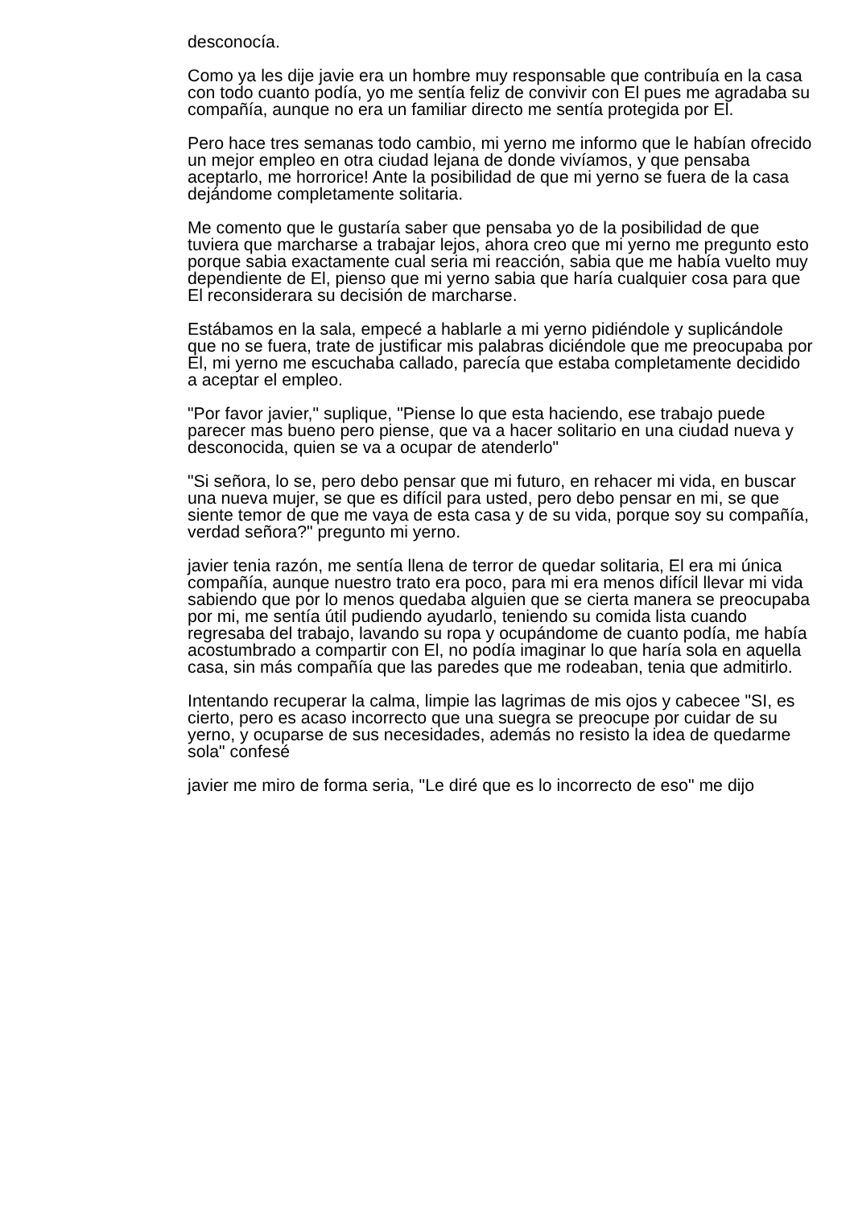desconocía.
Como ya les dije javie era un hombre muy responsable que contribuía en la casa con todo cuanto podía, yo me sentía feliz de convivir con El pues me agradaba su compañía, aunque no era un familiar directo me sentía protegida por El.
Pero hace tres semanas todo cambio, mi yerno me informo que le habían ofrecido un mejor empleo en otra ciudad lejana de donde vivíamos, y que pensaba aceptarlo, me horrorice! Ante la posibilidad de que mi yerno se fuera de la casa dejándome completamente solitaria.
Me comento que le gustaría saber que pensaba yo de la posibilidad de que tuviera que marcharse a trabajar lejos, ahora creo que mi yerno me pregunto esto porque sabia exactamente cual seria mi reacción, sabia que me había vuelto muy dependiente de El, pienso que mi yerno sabia que haría cualquier cosa para que El reconsiderara su decisión de marcharse.
Estábamos en la sala, empecé a hablarle a mi yerno pidiéndole y suplicándole que no se fuera, trate de justificar mis palabras diciéndole que me preocupaba por El, mi yerno me escuchaba callado, parecía que estaba completamente decidido a aceptar el empleo.
"Por favor javier," suplique, "Piense lo que esta haciendo, ese trabajo puede parecer mas bueno pero piense, que va a hacer solitario en una ciudad nueva y desconocida, quien se va a ocupar de atenderlo"
"Si señora, lo se, pero debo pensar que mi futuro, en rehacer mi vida, en buscar una nueva mujer, se que es difícil para usted, pero debo pensar en mi, se que siente temor de que me vaya de esta casa y de su vida, porque soy su compañía, verdad señora?" pregunto mi yerno.
javier tenia razón, me sentía llena de terror de quedar solitaria, El era mi única compañía, aunque nuestro trato era poco, para mi era menos difícil llevar mi vida sabiendo que por lo menos quedaba alguien que se cierta manera se preocupaba por mi, me sentía útil pudiendo ayudarlo, teniendo su comida lista cuando regresaba del trabajo, lavando su ropa y ocupándome de cuanto podía, me había acostumbrado a compartir con El, no podía imaginar lo que haría sola en aquella casa, sin más compañía que las paredes que me rodeaban, tenia que admitirlo.
Intentando recuperar la calma, limpie las lagrimas de mis ojos y cabecee "SI, es cierto, pero es acaso incorrecto que una suegra se preocupe por cuidar de su yerno, y ocuparse de sus necesidades, además no resisto la idea de quedarme sola" confesé
javier me miro de forma seria, "Le diré que es lo incorrecto de eso" me dijo